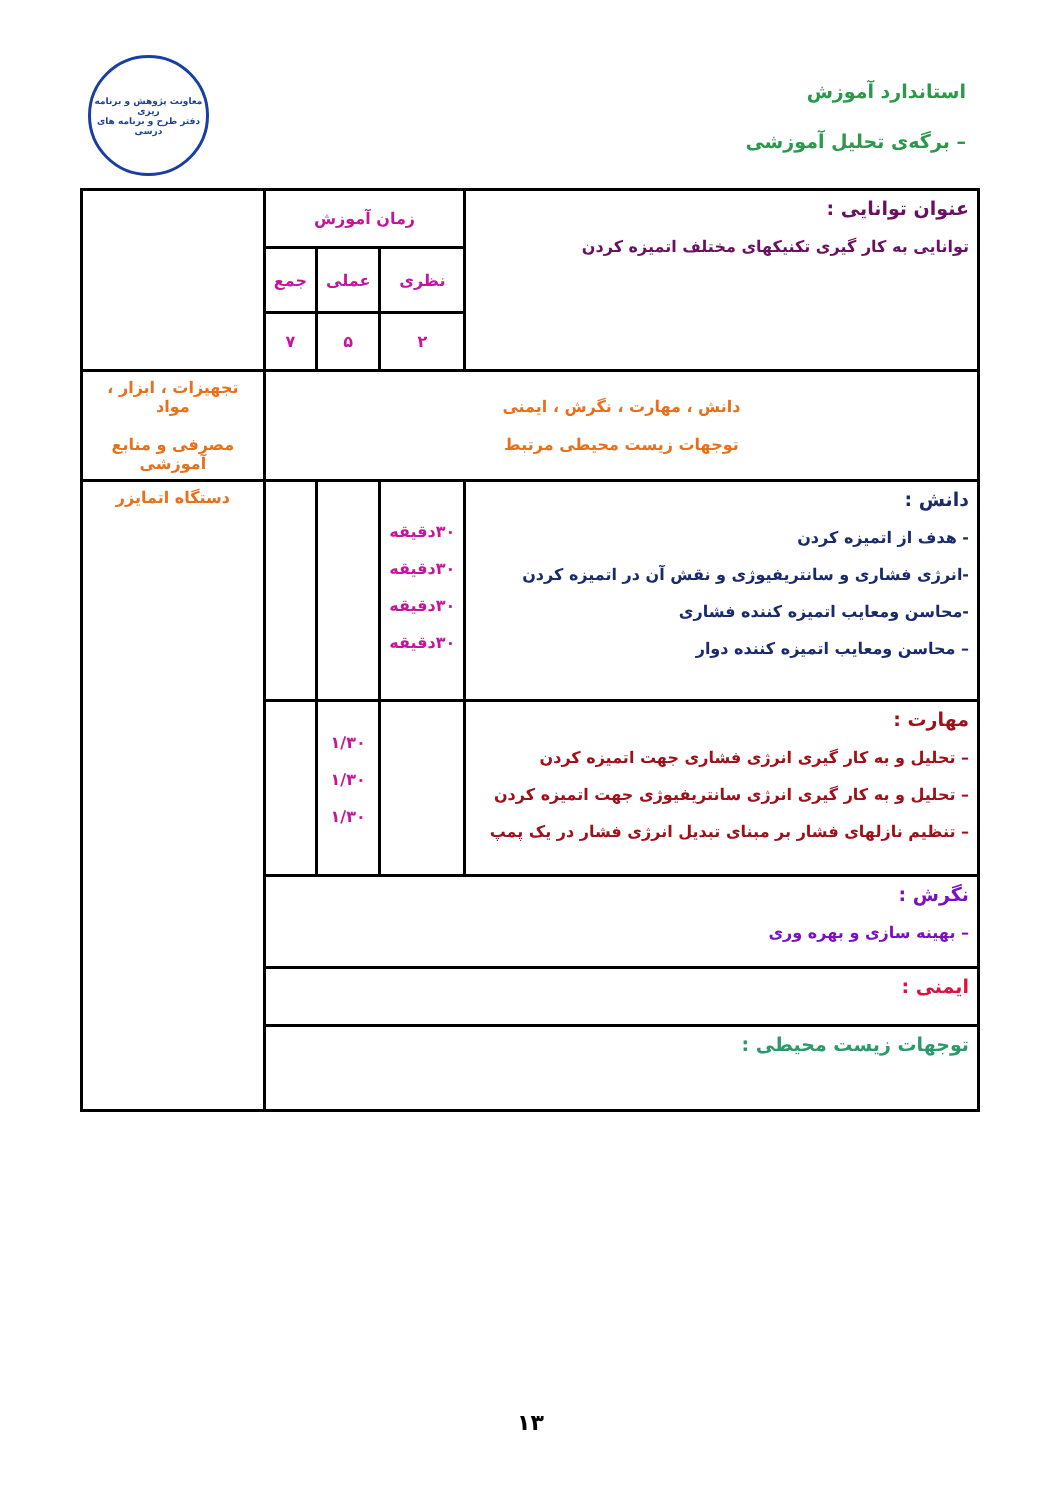استاندارد آموزش
– برگه‌ی تحلیل آموزشی
معاونت پژوهش و برنامه ریزی
دفتر طرح و برنامه های درسی
| عنوان توانایی : توانایی به کار گیری تکنیکهای مختلف اتمیزه کردن | زمان آموزش | | | |
| | نظری | عملی | جمع | |
| | ۲ | ۵ | ۷ | |
| دانش ، مهارت ، نگرش ، ایمنی توجهات زیست محیطی مرتبط | | | | تجهیزات ، ابزار ، مواد مصرفی و منابع آموزشی |
| دانش : - هدف از اتمیزه کردن -انرژی فشاری و سانتریفیوژی و نقش آن در اتمیزه کردن -محاسن ومعایب اتمیزه کننده فشاری – محاسن ومعایب اتمیزه کننده دوار | ۳۰دقیقه ۳۰دقیقه ۳۰دقیقه ۳۰دقیقه | | | دستگاه اتمایزر |
| مهارت : – تحلیل و به کار گیری انرژی فشاری جهت اتمیزه کردن – تحلیل و به کار گیری انرژی سانتریفیوژی جهت اتمیزه کردن – تنظیم نازلهای فشار بر مبنای تبدیل انرژی فشار در یک پمپ | | ۱/۳۰ ۱/۳۰ ۱/۳۰ | | |
| نگرش : – بهینه سازی و بهره وری | | | | |
| ایمنی : | | | | |
| توجهات زیست محیطی : | | | | |
۱۳